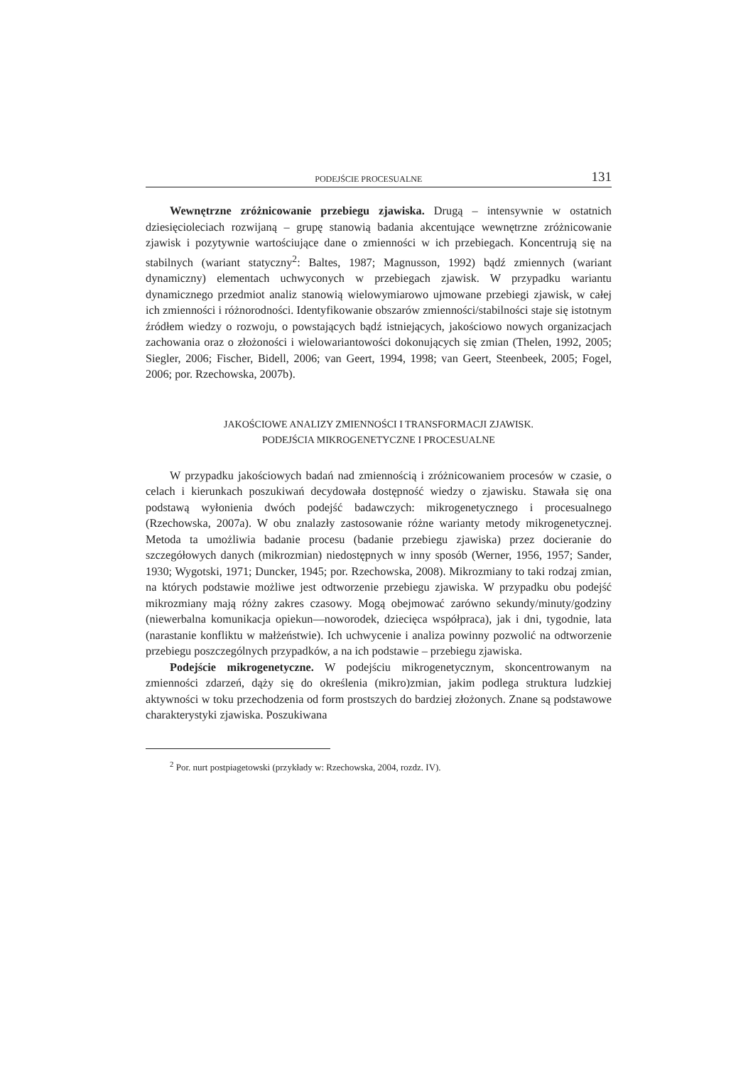PODEJŚCIE PROCESUALNE 131
Wewnętrzne zróżnicowanie przebiegu zjawiska. Drugą – intensywnie w ostatnich dziesięcioleciach rozwijaną – grupę stanowią badania akcentujące wewnętrzne zróżnicowanie zjawisk i pozytywnie wartościujące dane o zmienności w ich przebiegach. Koncentrują się na stabilnych (wariant statyczny<sup>2</sup>: Baltes, 1987; Magnusson, 1992) bądź zmiennych (wariant dynamiczny) elementach uchwyconych w przebiegach zjawisk. W przypadku wariantu dynamicznego przedmiot analiz stanowią wielowymiarowo ujmowane przebiegi zjawisk, w całej ich zmienności i różnorodności. Identyfikowanie obszarów zmienności/stabilności staje się istotnym źródłem wiedzy o rozwoju, o powstających bądź istniejących, jakościowo nowych organizacjach zachowania oraz o złożoności i wielowariantowości dokonujących się zmian (Thelen, 1992, 2005; Siegler, 2006; Fischer, Bidell, 2006; van Geert, 1994, 1998; van Geert, Steenbeek, 2005; Fogel, 2006; por. Rzechowska, 2007b).
JAKOŚCIOWE ANALIZY ZMIENNOŚCI I TRANSFORMACJI ZJAWISK.
PODEJŚCIA MIKROGENETYCZNE I PROCESUALNE
W przypadku jakościowych badań nad zmiennością i zróżnicowaniem procesów w czasie, o celach i kierunkach poszukiwań decydowała dostępność wiedzy o zjawisku. Stawała się ona podstawą wyłonienia dwóch podejść badawczych: mikrogenetycznego i procesualnego (Rzechowska, 2007a). W obu znalazły zastosowanie różne warianty metody mikrogenetycznej. Metoda ta umożliwia badanie procesu (badanie przebiegu zjawiska) przez docieranie do szczegółowych danych (mikrozmian) niedostępnych w inny sposób (Werner, 1956, 1957; Sander, 1930; Wygotski, 1971; Duncker, 1945; por. Rzechowska, 2008). Mikrozmiany to taki rodzaj zmian, na których podstawie możliwe jest odtworzenie przebiegu zjawiska. W przypadku obu podejść mikrozmiany mają różny zakres czasowy. Mogą obejmować zarówno sekundy/minuty/godziny (niewerbalna komunikacja opiekun––noworodek, dziecięca współpraca), jak i dni, tygodnie, lata (narastanie konfliktu w małżeństwie). Ich uchwycenie i analiza powinny pozwolić na odtworzenie przebiegu poszczególnych przypadków, a na ich podstawie – przebiegu zjawiska.
Podejście mikrogenetyczne. W podejściu mikrogenetycznym, skoncentrowanym na zmienności zdarzeń, dąży się do określenia (mikro)zmian, jakim podlega struktura ludzkiej aktywności w toku przechodzenia od form prostszych do bardziej złożonych. Znane są podstawowe charakterystyki zjawiska. Poszukiwana
<sup>2</sup> Por. nurt postpiagetowski (przykłady w: Rzechowska, 2004, rozdz. IV).